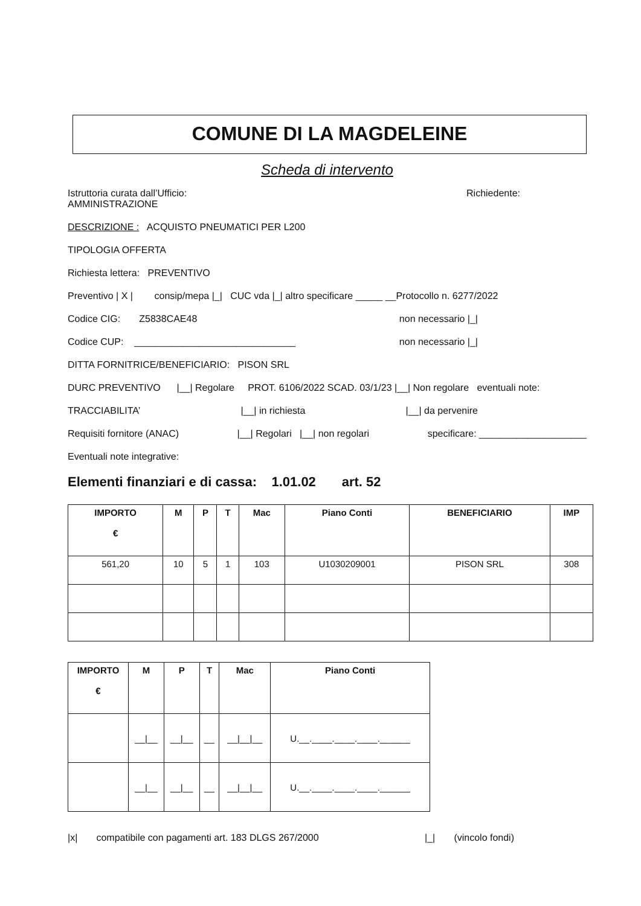COMUNE DI LA MAGDELEINE
Scheda di intervento
Istruttoria curata dall’Ufficio:
AMMINISTRAZIONE
Richiedente:
DESCRIZIONE : ACQUISTO PNEUMATICI PER L200
TIPOLOGIA OFFERTA
Richiesta lettera: PREVENTIVO
Preventivo | X | consip/mepa |_| CUC vda |_| altro specificare _____ __Protocollo n. 6277/2022
Codice CIG: Z5838CAE48 non necessario |_|
Codice CUP: ______________________________
non necessario |_|
DITTA FORNITRICE/BENEFICIARIO: PISON SRL
DURC PREVENTIVO |__| Regolare PROT. 6106/2022 SCAD. 03/1/23 |__| Non regolare eventuali note:
TRACCIABILITA’ |__| in richiesta |__| da pervenire
Requisiti fornitore (ANAC) |__| Regolari |__| non regolari
specificare: ____________________
Eventuali note integrative:
Elementi finanziari e di cassa: 1.01.02 art. 52
| IMPORTO € | M | P | T | Mac | Piano Conti | BENEFICIARIO | IMP |
| --- | --- | --- | --- | --- | --- | --- | --- |
| 561,20 | 10 | 5 | 1 | 103 | U1030209001 | PISON SRL | 308 |
| IMPORTO € | M | P | T | Mac | Piano Conti |
| --- | --- | --- | --- | --- | --- |
| | __/__ | __/__ | __ | __/__/__ | U.__.____.____.____.______ |
| | __/__ | __/__ | __ | __/__/__ | U.__.____.____.____.______ |
|x| compatibile con pagamenti art. 183 DLGS 267/2000
|_| (vincolo fondi)